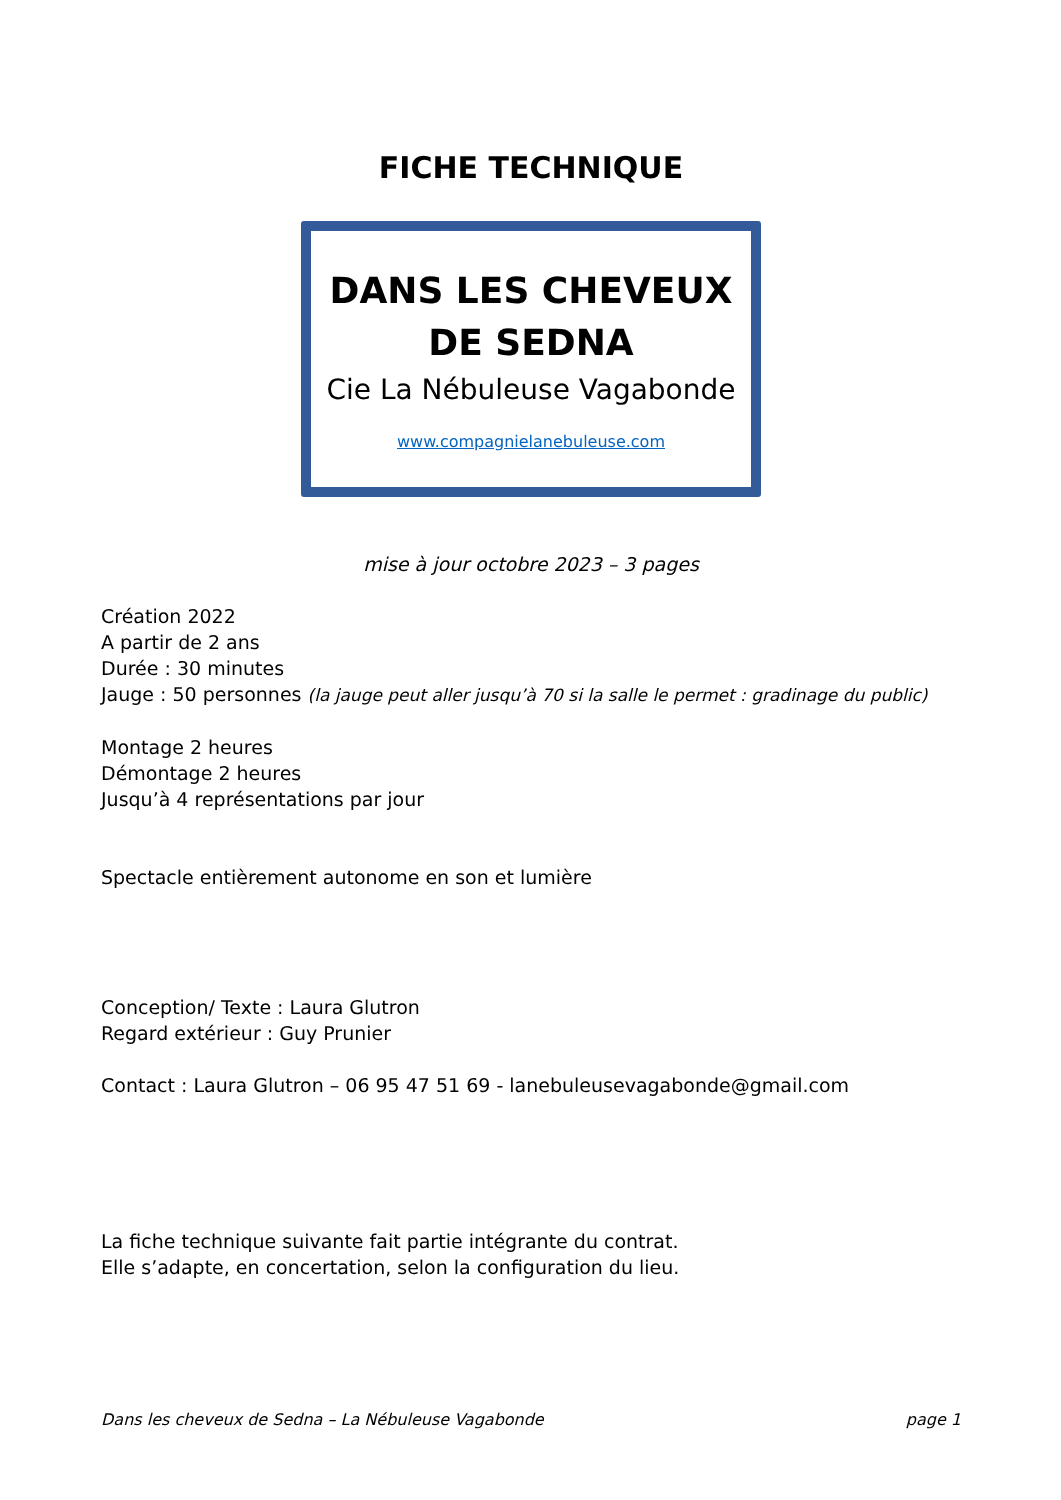FICHE TECHNIQUE
DANS LES CHEVEUX
DE SEDNA
Cie La Nébuleuse Vagabonde
www.compagnielanebuleuse.com
mise à jour octobre 2023 – 3 pages
Création 2022
A partir de 2 ans
Durée : 30 minutes
Jauge : 50 personnes (la jauge peut aller jusqu’à 70 si la salle le permet : gradinage du public)
Montage 2 heures
Démontage 2 heures
Jusqu’à 4 représentations par jour
Spectacle entièrement autonome en son et lumière
Conception/ Texte : Laura Glutron
Regard extérieur : Guy Prunier
Contact : Laura Glutron – 06 95 47 51 69 - lanebuleusevagabonde@gmail.com
La fiche technique suivante fait partie intégrante du contrat.
Elle s’adapte, en concertation, selon la configuration du lieu.
Dans les cheveux de Sedna – La Nébuleuse Vagabonde page 1